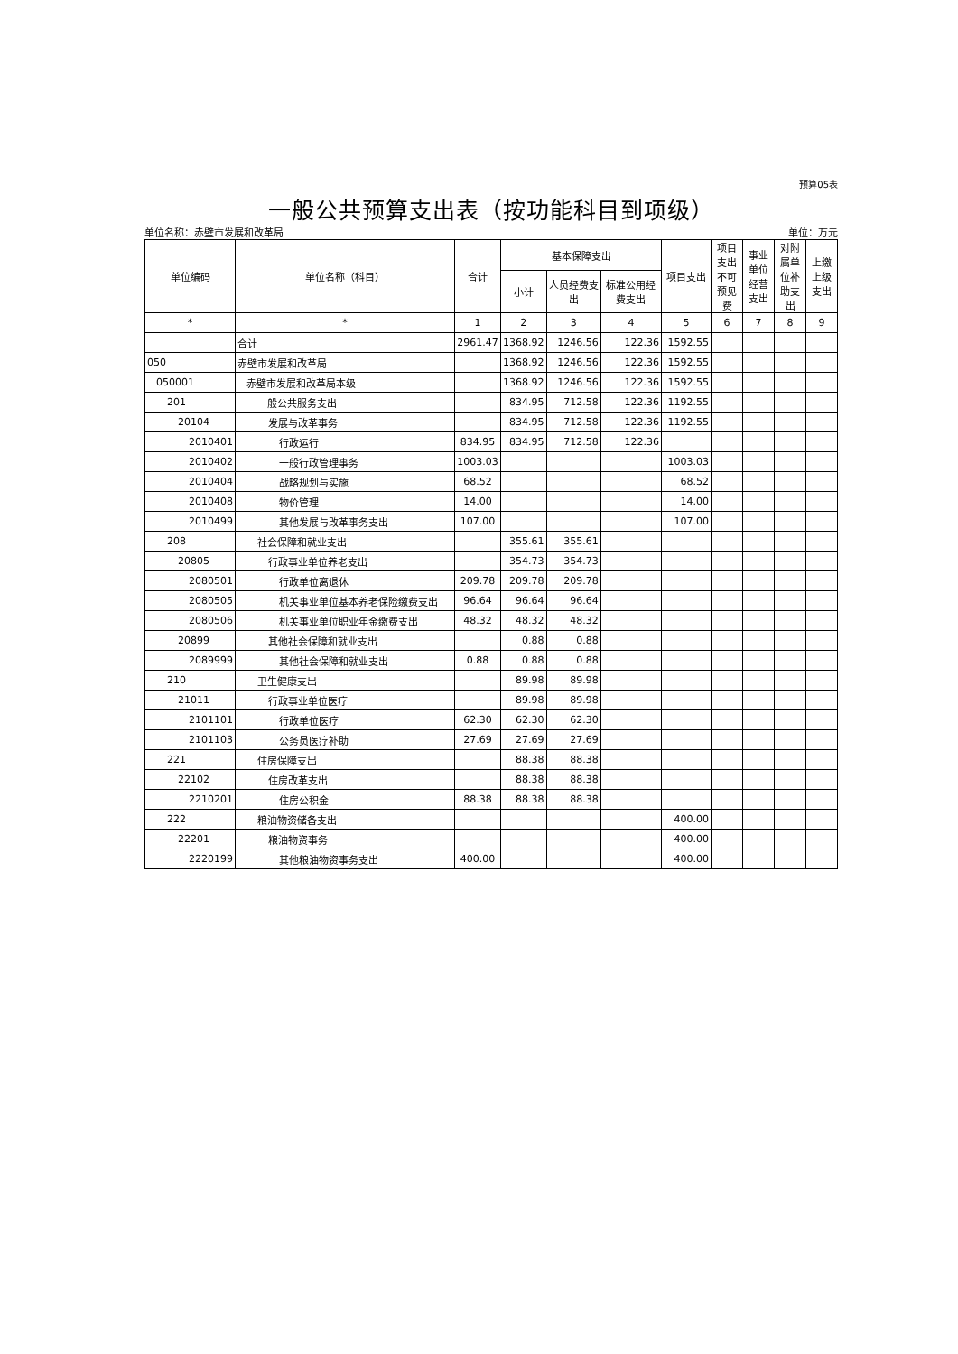预算05表
一般公共预算支出表（按功能科目到项级）
单位名称：赤壁市发展和改革局 单位：万元
| 单位编码 | 单位名称（科目） | 合计 | 基本保障支出 | | | 项目支出 | 项目支出不可预见费 | 事业单位经营支出 | 对附属单位补助支出 | 上缴上级支出 |
| --- | --- | --- | --- | --- | --- | --- | --- | --- | --- | --- |
| | | | 小计 | 人员经费支出 | 标准公用经费支出 | | | | | |
| * | * | 1 | 2 | 3 | 4 | 5 | 6 | 7 | 8 | 9 |
| | 合计 | 2961.47 | 1368.92 | 1246.56 | 122.36 | 1592.55 | | | | |
| 050 | 赤壁市发展和改革局 | | 1368.92 | 1246.56 | 122.36 | 1592.55 | | | | |
| 050001 | 赤壁市发展和改革局本级 | | 1368.92 | 1246.56 | 122.36 | 1592.55 | | | | |
| 201 | 一般公共服务支出 | | 834.95 | 712.58 | 122.36 | 1192.55 | | | | |
| 20104 | 发展与改革事务 | | 834.95 | 712.58 | 122.36 | 1192.55 | | | | |
| 2010401 | 行政运行 | 834.95 | 834.95 | 712.58 | 122.36 | | | | | |
| 2010402 | 一般行政管理事务 | 1003.03 | | | | 1003.03 | | | | |
| 2010404 | 战略规划与实施 | 68.52 | | | | 68.52 | | | | |
| 2010408 | 物价管理 | 14.00 | | | | 14.00 | | | | |
| 2010499 | 其他发展与改革事务支出 | 107.00 | | | | 107.00 | | | | |
| 208 | 社会保障和就业支出 | | 355.61 | 355.61 | | | | | | |
| 20805 | 行政事业单位养老支出 | | 354.73 | 354.73 | | | | | | |
| 2080501 | 行政单位离退休 | 209.78 | 209.78 | 209.78 | | | | | | |
| 2080505 | 机关事业单位基本养老保险缴费支出 | 96.64 | 96.64 | 96.64 | | | | | | |
| 2080506 | 机关事业单位职业年金缴费支出 | 48.32 | 48.32 | 48.32 | | | | | | |
| 20899 | 其他社会保障和就业支出 | | 0.88 | 0.88 | | | | | | |
| 2089999 | 其他社会保障和就业支出 | 0.88 | 0.88 | 0.88 | | | | | | |
| 210 | 卫生健康支出 | | 89.98 | 89.98 | | | | | | |
| 21011 | 行政事业单位医疗 | | 89.98 | 89.98 | | | | | | |
| 2101101 | 行政单位医疗 | 62.30 | 62.30 | 62.30 | | | | | | |
| 2101103 | 公务员医疗补助 | 27.69 | 27.69 | 27.69 | | | | | | |
| 221 | 住房保障支出 | | 88.38 | 88.38 | | | | | | |
| 22102 | 住房改革支出 | | 88.38 | 88.38 | | | | | | |
| 2210201 | 住房公积金 | 88.38 | 88.38 | 88.38 | | | | | | |
| 222 | 粮油物资储备支出 | | | | | 400.00 | | | | |
| 22201 | 粮油物资事务 | | | | | 400.00 | | | | |
| 2220199 | 其他粮油物资事务支出 | 400.00 | | | | 400.00 | | | | |